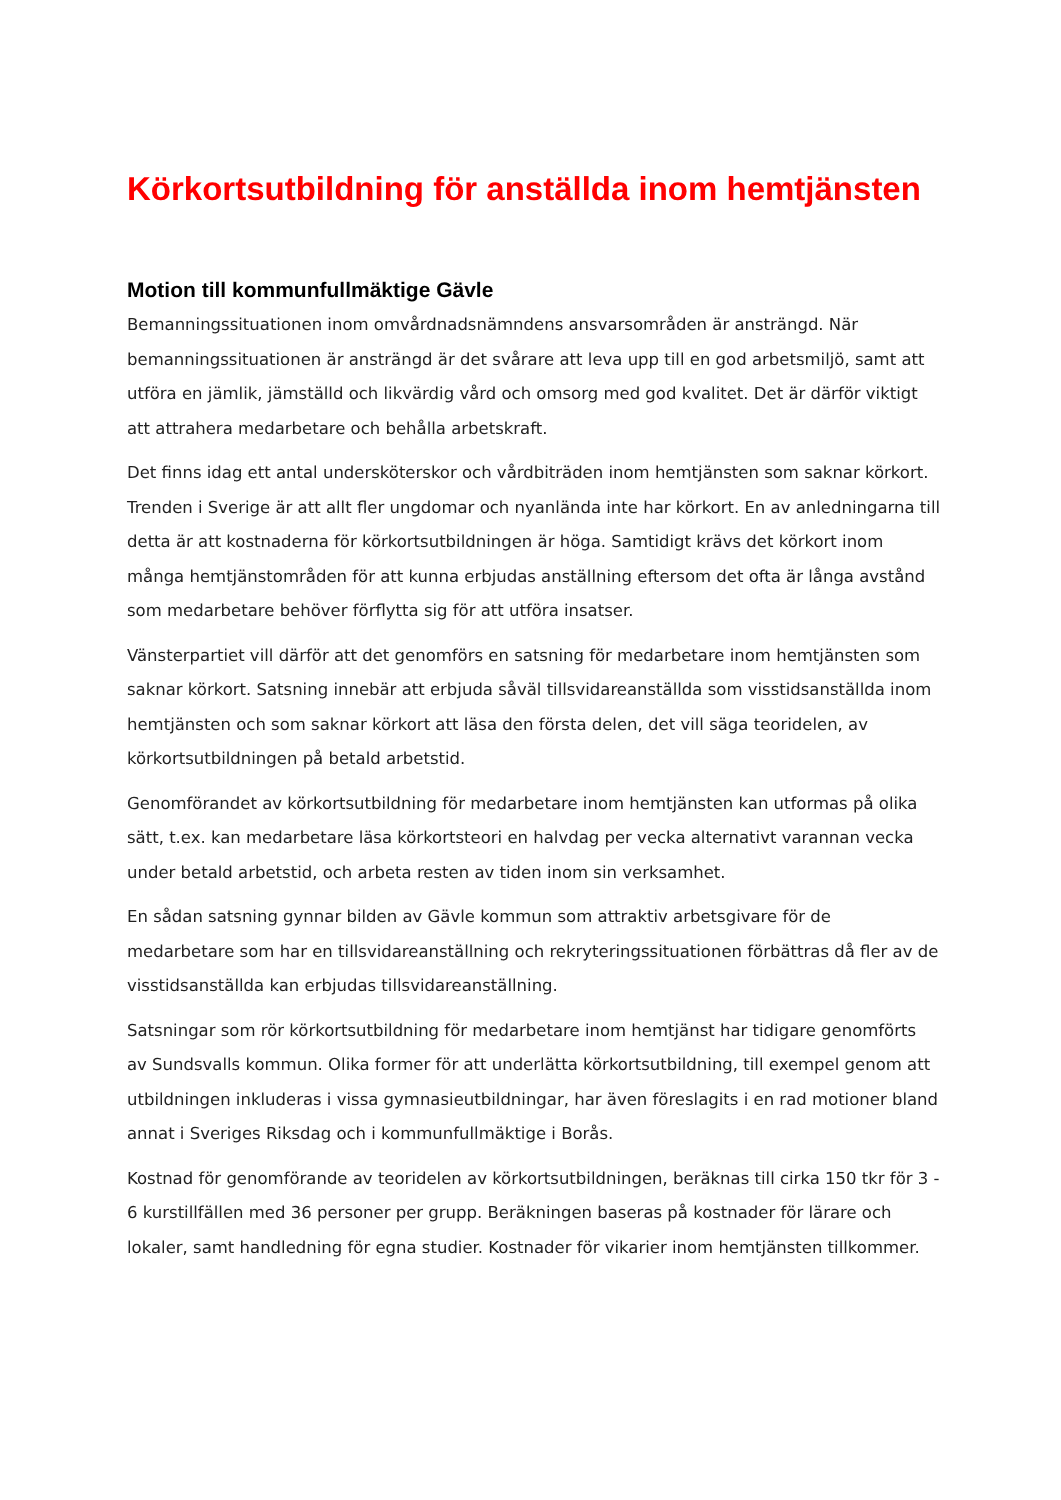Körkortsutbildning för anställda inom hemtjänsten
Motion till kommunfullmäktige Gävle
Bemanningssituationen inom omvårdnadsnämndens ansvarsområden är ansträngd. När bemanningssituationen är ansträngd är det svårare att leva upp till en god arbetsmiljö, samt att utföra en jämlik, jämställd och likvärdig vård och omsorg med god kvalitet. Det är därför viktigt att attrahera medarbetare och behålla arbetskraft.
Det finns idag ett antal undersköterskor och vårdbiträden inom hemtjänsten som saknar körkort. Trenden i Sverige är att allt fler ungdomar och nyanlända inte har körkort. En av anledningarna till detta är att kostnaderna för körkortsutbildningen är höga. Samtidigt krävs det körkort inom många hemtjänstområden för att kunna erbjudas anställning eftersom det ofta är långa avstånd som medarbetare behöver förflytta sig för att utföra insatser.
Vänsterpartiet vill därför att det genomförs en satsning för medarbetare inom hemtjänsten som saknar körkort. Satsning innebär att erbjuda såväl tillsvidareanställda som visstidsanställda inom hemtjänsten och som saknar körkort att läsa den första delen, det vill säga teoridelen, av körkortsutbildningen på betald arbetstid.
Genomförandet av körkortsutbildning för medarbetare inom hemtjänsten kan utformas på olika sätt, t.ex. kan medarbetare läsa körkortsteori en halvdag per vecka alternativt varannan vecka under betald arbetstid, och arbeta resten av tiden inom sin verksamhet.
En sådan satsning gynnar bilden av Gävle kommun som attraktiv arbetsgivare för de medarbetare som har en tillsvidareanställning och rekryteringssituationen förbättras då fler av de visstidsanställda kan erbjudas tillsvidareanställning.
Satsningar som rör körkortsutbildning för medarbetare inom hemtjänst har tidigare genomförts av Sundsvalls kommun. Olika former för att underlätta körkortsutbildning, till exempel genom att utbildningen inkluderas i vissa gymnasieutbildningar, har även föreslagits i en rad motioner bland annat i Sveriges Riksdag och i kommunfullmäktige i Borås.
Kostnad för genomförande av teoridelen av körkortsutbildningen, beräknas till cirka 150 tkr för 3 - 6 kurstillfällen med 36 personer per grupp. Beräkningen baseras på kostnader för lärare och lokaler, samt handledning för egna studier. Kostnader för vikarier inom hemtjänsten tillkommer.